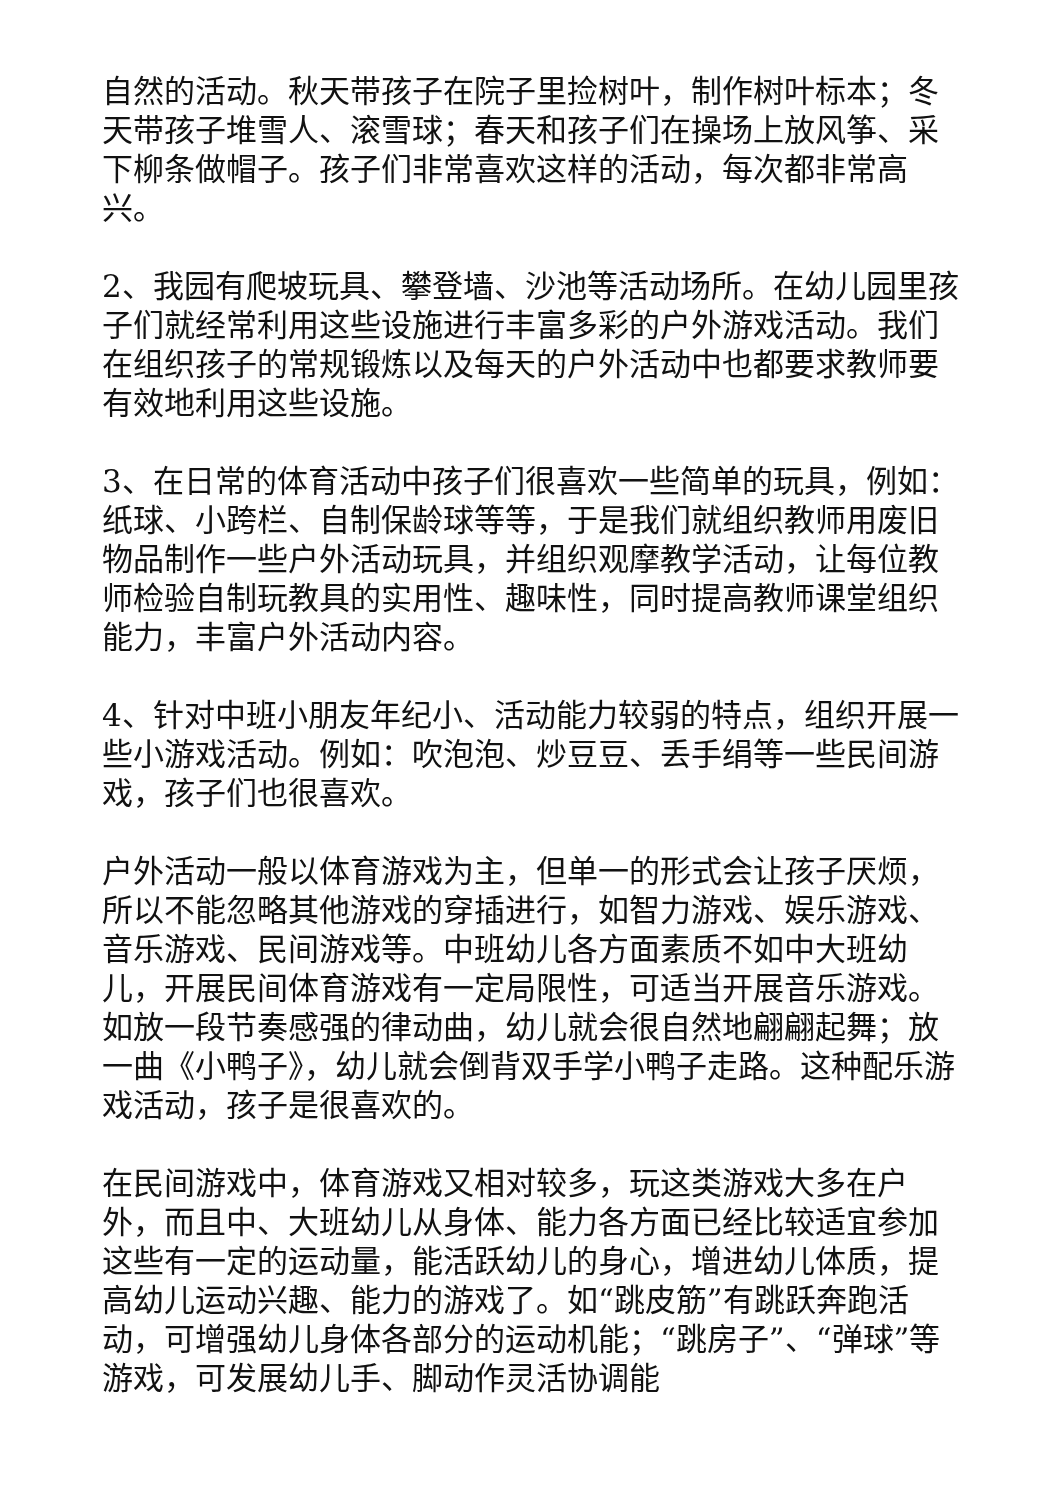自然的活动。秋天带孩子在院子里捡树叶，制作树叶标本；冬天带孩子堆雪人、滚雪球；春天和孩子们在操场上放风筝、采下柳条做帽子。孩子们非常喜欢这样的活动，每次都非常高兴。
2、我园有爬坡玩具、攀登墙、沙池等活动场所。在幼儿园里孩子们就经常利用这些设施进行丰富多彩的户外游戏活动。我们在组织孩子的常规锻炼以及每天的户外活动中也都要求教师要有效地利用这些设施。
3、在日常的体育活动中孩子们很喜欢一些简单的玩具，例如：纸球、小跨栏、自制保龄球等等，于是我们就组织教师用废旧物品制作一些户外活动玩具，并组织观摩教学活动，让每位教师检验自制玩教具的实用性、趣味性，同时提高教师课堂组织能力，丰富户外活动内容。
4、针对中班小朋友年纪小、活动能力较弱的特点，组织开展一些小游戏活动。例如：吹泡泡、炒豆豆、丢手绢等一些民间游戏，孩子们也很喜欢。
户外活动一般以体育游戏为主，但单一的形式会让孩子厌烦，所以不能忽略其他游戏的穿插进行，如智力游戏、娱乐游戏、音乐游戏、民间游戏等。中班幼儿各方面素质不如中大班幼儿，开展民间体育游戏有一定局限性，可适当开展音乐游戏。如放一段节奏感强的律动曲，幼儿就会很自然地翩翩起舞；放一曲《小鸭子》，幼儿就会倒背双手学小鸭子走路。这种配乐游戏活动，孩子是很喜欢的。
在民间游戏中，体育游戏又相对较多，玩这类游戏大多在户外，而且中、大班幼儿从身体、能力各方面已经比较适宜参加这些有一定的运动量，能活跃幼儿的身心，增进幼儿体质，提高幼儿运动兴趣、能力的游戏了。如“跳皮筋”有跳跃奔跑活动，可增强幼儿身体各部分的运动机能；“跳房子”、“弹球”等游戏，可发展幼儿手、脚动作灵活协调能